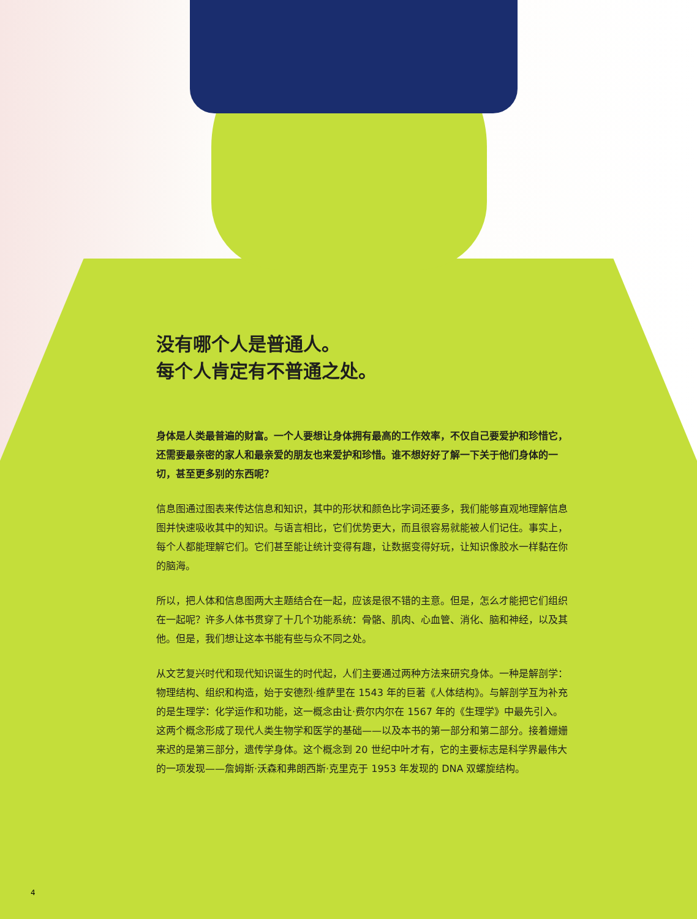没有哪个人是普通人。
每个人肯定有不普通之处。
身体是人类最普遍的财富。一个人要想让身体拥有最高的工作效率，不仅自己要爱护和珍惜它，还需要最亲密的家人和最亲爱的朋友也来爱护和珍惜。谁不想好好了解一下关于他们身体的一切，甚至更多别的东西呢？
信息图通过图表来传达信息和知识，其中的形状和颜色比字词还要多，我们能够直观地理解信息图并快速吸收其中的知识。与语言相比，它们优势更大，而且很容易就能被人们记住。事实上，每个人都能理解它们。它们甚至能让统计变得有趣，让数据变得好玩，让知识像胶水一样黏在你的脑海。
所以，把人体和信息图两大主题结合在一起，应该是很不错的主意。但是，怎么才能把它们组织在一起呢？许多人体书贯穿了十几个功能系统：骨骼、肌肉、心血管、消化、脑和神经，以及其他。但是，我们想让这本书能有些与众不同之处。
从文艺复兴时代和现代知识诞生的时代起，人们主要通过两种方法来研究身体。一种是解剖学：物理结构、组织和构造，始于安德烈·维萨里在 1543 年的巨著《人体结构》。与解剖学互为补充的是生理学：化学运作和功能，这一概念由让·费尔内尔在 1567 年的《生理学》中最先引入。这两个概念形成了现代人类生物学和医学的基础——以及本书的第一部分和第二部分。接着姗姗来迟的是第三部分，遗传学身体。这个概念到 20 世纪中叶才有，它的主要标志是科学界最伟大的一项发现——詹姆斯·沃森和弗朗西斯·克里克于 1953 年发现的 DNA 双螺旋结构。
4